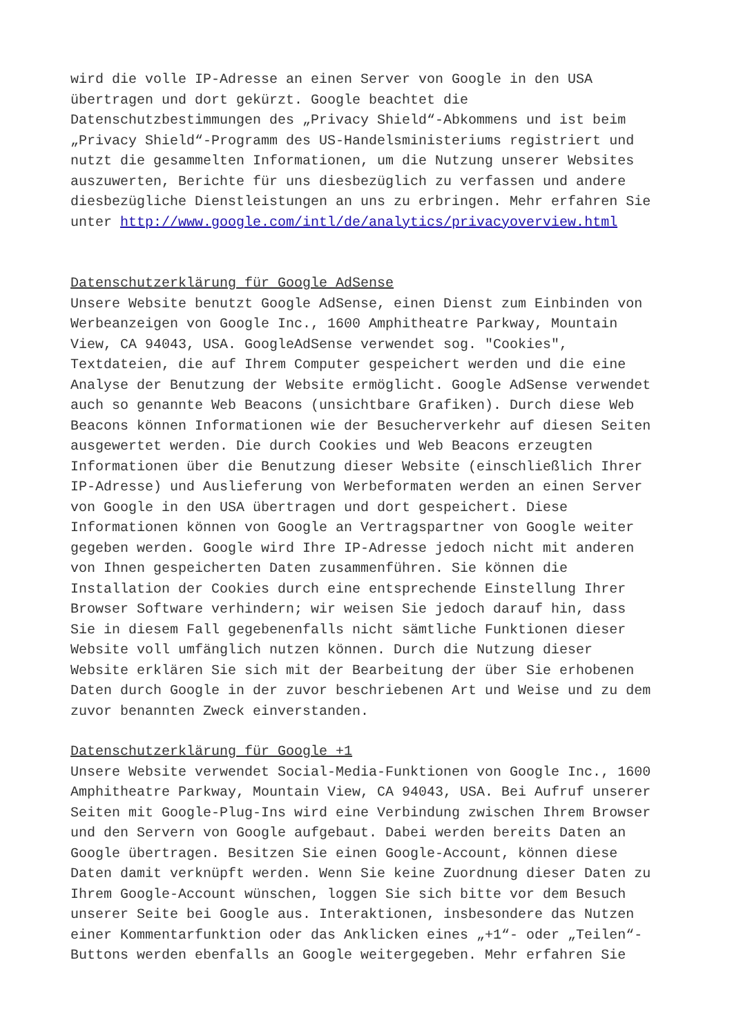wird die volle IP-Adresse an einen Server von Google in den USA übertragen und dort gekürzt. Google beachtet die Datenschutzbestimmungen des „Privacy Shield“-Abkommens und ist beim „Privacy Shield“-Programm des US-Handelsministeriums registriert und nutzt die gesammelten Informationen, um die Nutzung unserer Websites auszuwerten, Berichte für uns diesbezüglich zu verfassen und andere diesbezügliche Dienstleistungen an uns zu erbringen. Mehr erfahren Sie unter http://www.google.com/intl/de/analytics/privacyoverview.html
Datenschutzerklärung für Google AdSense Unsere Website benutzt Google AdSense, einen Dienst zum Einbinden von Werbeanzeigen von Google Inc., 1600 Amphitheatre Parkway, Mountain View, CA 94043, USA. GoogleAdSense verwendet sog. "Cookies", Textdateien, die auf Ihrem Computer gespeichert werden und die eine Analyse der Benutzung der Website ermöglicht. Google AdSense verwendet auch so genannte Web Beacons (unsichtbare Grafiken). Durch diese Web Beacons können Informationen wie der Besucherverkehr auf diesen Seiten ausgewertet werden. Die durch Cookies und Web Beacons erzeugten Informationen über die Benutzung dieser Website (einschließlich Ihrer IP-Adresse) und Auslieferung von Werbeformaten werden an einen Server von Google in den USA übertragen und dort gespeichert. Diese Informationen können von Google an Vertragspartner von Google weiter gegeben werden. Google wird Ihre IP-Adresse jedoch nicht mit anderen von Ihnen gespeicherten Daten zusammenführen. Sie können die Installation der Cookies durch eine entsprechende Einstellung Ihrer Browser Software verhindern; wir weisen Sie jedoch darauf hin, dass Sie in diesem Fall gegebenenfalls nicht sämtliche Funktionen dieser Website voll umfänglich nutzen können. Durch die Nutzung dieser Website erklären Sie sich mit der Bearbeitung der über Sie erhobenen Daten durch Google in der zuvor beschriebenen Art und Weise und zu dem zuvor benannten Zweck einverstanden.
Datenschutzerklärung für Google +1 Unsere Website verwendet Social-Media-Funktionen von Google Inc., 1600 Amphitheatre Parkway, Mountain View, CA 94043, USA. Bei Aufruf unserer Seiten mit Google-Plug-Ins wird eine Verbindung zwischen Ihrem Browser und den Servern von Google aufgebaut. Dabei werden bereits Daten an Google übertragen. Besitzen Sie einen Google-Account, können diese Daten damit verknüpft werden. Wenn Sie keine Zuordnung dieser Daten zu Ihrem Google-Account wünschen, loggen Sie sich bitte vor dem Besuch unserer Seite bei Google aus. Interaktionen, insbesondere das Nutzen einer Kommentarfunktion oder das Anklicken eines „+1“- oder „Teilen“- Buttons werden ebenfalls an Google weitergegeben. Mehr erfahren Sie